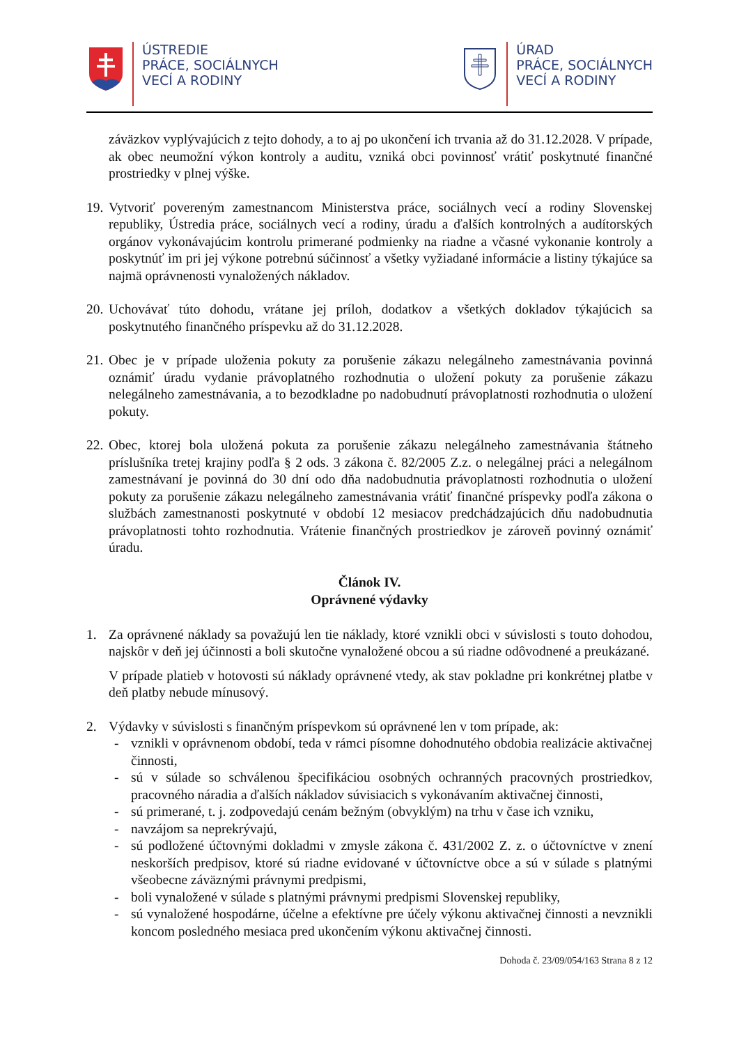ÚSTREDIE
PRÁCE, SOCIÁLNYCH
VECÍ A RODINY
ÚRAD
PRÁCE, SOCIÁLNYCH
VECÍ A RODINY
záväzkov vyplývajúcich z tejto dohody, a to aj po ukončení ich trvania až do 31.12.2028. V prípade, ak obec neumožní výkon kontroly a auditu, vzniká obci povinnosť vrátiť poskytnuté finančné prostriedky v plnej výške.
19.
Vytvoriť povereným zamestnancom Ministerstva práce, sociálnych vecí a rodiny Slovenskej republiky, Ústredia práce, sociálnych vecí a rodiny, úradu a ďalších kontrolných a audítorských orgánov vykonávajúcim kontrolu primerané podmienky na riadne a včasné vykonanie kontroly a poskytnúť im pri jej výkone potrebnú súčinnosť a všetky vyžiadané informácie a listiny týkajúce sa najmä oprávnenosti vynaložených nákladov.
20.
Uchovávať túto dohodu, vrátane jej príloh, dodatkov a všetkých dokladov týkajúcich sa poskytnutého finančného príspevku až do 31.12.2028.
21.
Obec je v prípade uloženia pokuty za porušenie zákazu nelegálneho zamestnávania povinná oznámiť úradu vydanie právoplatného rozhodnutia o uložení pokuty za porušenie zákazu nelegálneho zamestnávania, a to bezodkladne po nadobudnutí právoplatnosti rozhodnutia o uložení pokuty.
22.
Obec, ktorej bola uložená pokuta za porušenie zákazu nelegálneho zamestnávania štátneho príslušníka tretej krajiny podľa § 2 ods. 3 zákona č. 82/2005 Z.z. o nelegálnej práci a nelegálnom zamestnávaní je povinná do 30 dní odo dňa nadobudnutia právoplatnosti rozhodnutia o uložení pokuty za porušenie zákazu nelegálneho zamestnávania vrátiť finančné príspevky podľa zákona o službách zamestnanosti poskytnuté v období 12 mesiacov predchádzajúcich dňu nadobudnutia právoplatnosti tohto rozhodnutia. Vrátenie finančných prostriedkov je zároveň povinný oznámiť úradu.
Článok IV.
Oprávnené výdavky
1. Za oprávnené náklady sa považujú len tie náklady, ktoré vznikli obci v súvislosti s touto dohodou, najskôr v deň jej účinnosti a boli skutočne vynaložené obcou a sú riadne odôvodnené a preukázané.
V prípade platieb v hotovosti sú náklady oprávnené vtedy, ak stav pokladne pri konkrétnej platbe v deň platby nebude mínusový.
2. Výdavky v súvislosti s finančným príspevkom sú oprávnené len v tom prípade, ak:
- vznikli v oprávnenom období, teda v rámci písomne dohodnutého obdobia realizácie aktivačnej činnosti,
- sú v súlade so schválenou špecifikáciou osobných ochranných pracovných prostriedkov, pracovného náradia a ďalších nákladov súvisiacich s vykonávaním aktivačnej činnosti,
- sú primerané, t. j. zodpovedajú cenám bežným (obvyklým) na trhu v čase ich vzniku,
- navzájom sa neprekrývajú,
- sú podložené účtovnými dokladmi v zmysle zákona č. 431/2002 Z. z. o účtovníctve v znení neskorších predpisov, ktoré sú riadne evidované v účtovníctve obce a sú v súlade s platnými všeobecne záväznými právnymi predpismi,
- boli vynaložené v súlade s platnými právnymi predpismi Slovenskej republiky,
- sú vynaložené hospodárne, účelne a efektívne pre účely výkonu aktivačnej činnosti a nevznikli koncom posledného mesiaca pred ukončením výkonu aktivačnej činnosti.
Dohoda č. 23/09/054/163 Strana 8 z 12